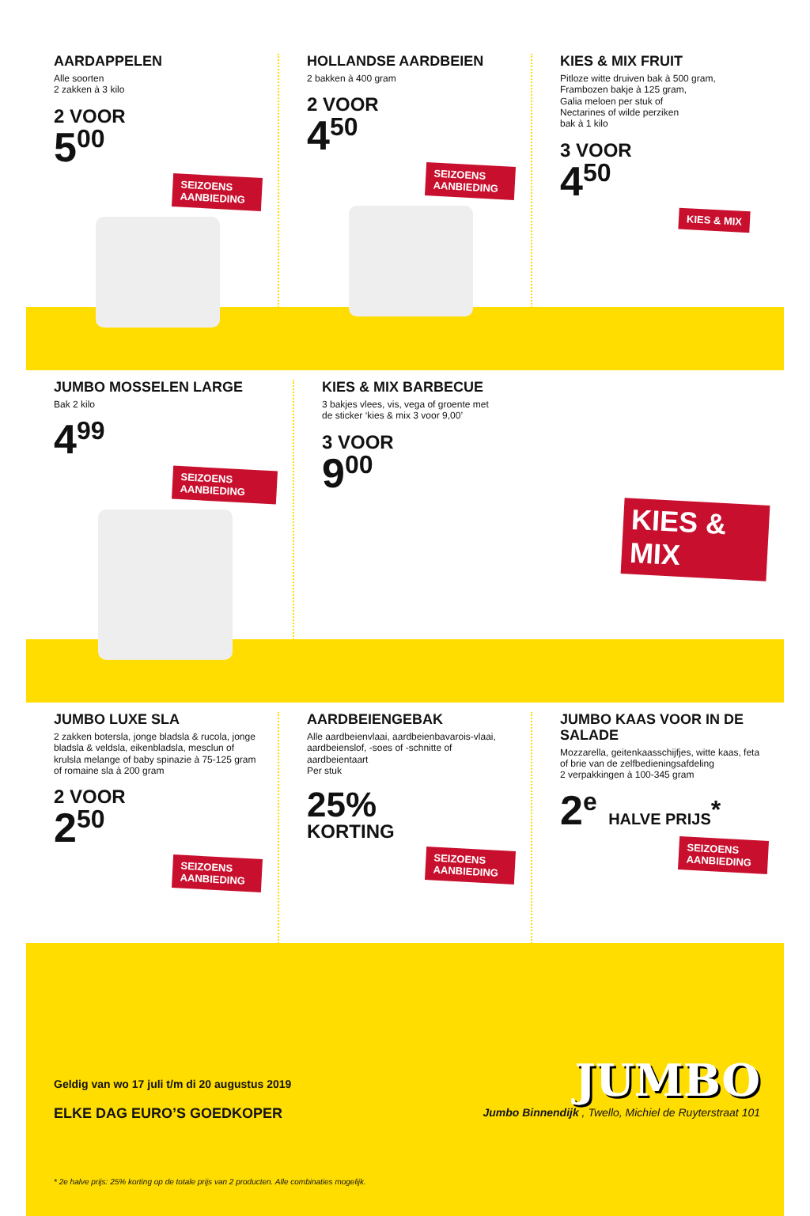AARDAPPELEN
Alle soorten
2 zakken à 3 kilo
2 VOOR
5<sup>00</sup>
SEIZOENS AANBIEDING
HOLLANDSE AARDBEIEN
2 bakken à 400 gram
2 VOOR
4<sup>50</sup>
SEIZOENS AANBIEDING
KIES & MIX FRUIT
Pitloze witte druiven bak à 500 gram,
Frambozen bakje à 125 gram,
Galia meloen per stuk of
Nectarines of wilde perziken
bak à 1 kilo
3 VOOR
4<sup>50</sup>
KIES & MIX
JUMBO MOSSELEN LARGE
Bak 2 kilo
4<sup>99</sup>
SEIZOENS AANBIEDING
KIES & MIX BARBECUE
3 bakjes vlees, vis, vega of groente met
de sticker ‘kies & mix 3 voor 9,00’
3 VOOR
9<sup>00</sup>
KIES & MIX
JUMBO LUXE SLA
2 zakken botersla, jonge bladsla & rucola, jonge bladsla & veldsla, eikenbladsla, mesclun of krulsla melange of baby spinazie à 75-125 gram of romaine sla à 200 gram
2 VOOR
2<sup>50</sup>
SEIZOENS AANBIEDING
AARDBEIENGEBAK
Alle aardbeienvlaai, aardbeienbavarois-vlaai, aardbeienslof, -soes of -schnitte of aardbeientaart
Per stuk
25%
KORTING
SEIZOENS AANBIEDING
JUMBO KAAS VOOR IN DE SALADE
Mozzarella, geitenkaasschijfjes, witte kaas, feta of brie van de zelfbedieningsafdeling
2 verpakkingen à 100-345 gram
2<sup>e</sup> HALVE PRIJS<sup>*</sup>
SEIZOENS AANBIEDING
Geldig van wo 17 juli t/m di 20 augustus 2019
ELKE DAG EURO’S GOEDKOPER
JUMBO
Jumbo Binnendijk , Twello, Michiel de Ruyterstraat 101
* 2e halve prijs: 25% korting op de totale prijs van 2 producten. Alle combinaties mogelijk.